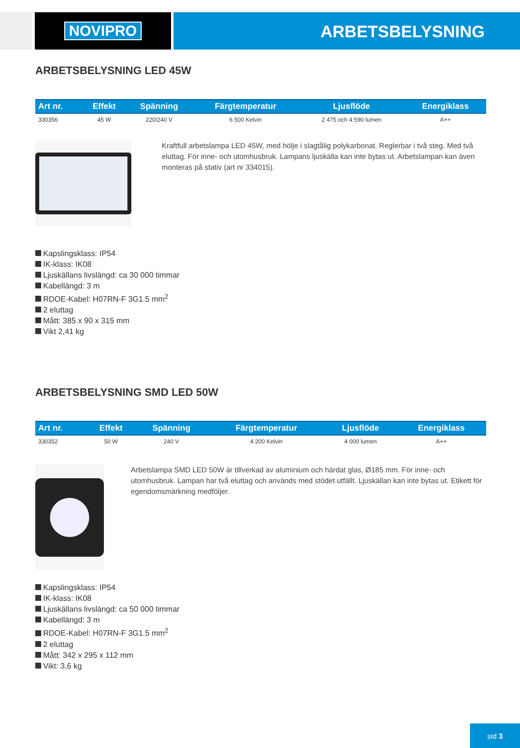NOVIPRO
ARBETSBELYSNING
ARBETSBELYSNING LED 45W
| Art nr. | Effekt | Spänning | Färgtemperatur | Ljusflöde | Energiklass |
| --- | --- | --- | --- | --- | --- |
| 330356 | 45 W | 220/240 V | 6 500 Kelvin | 2 475 och 4 590 lumen | A++ |
Kraftfull arbetslampa LED 45W, med hölje i slagtålig polykarbonat. Reglerbar i två steg. Med två eluttag. För inne- och utomhusbruk. Lampans ljuskälla kan inte bytas ut. Arbetslampan kan även monteras på stativ (art nr 334015).
Kapslingsklass: IP54
IK-klass: IK08
Ljuskällans livslängd: ca 30 000 timmar
Kabellängd: 3 m
RDOE-Kabel: H07RN-F 3G1.5 mm<sup>2</sup>
2 eluttag
Mått: 385 x 90 x 315 mm
Vikt 2,41 kg
ARBETSBELYSNING SMD LED 50W
| Art nr. | Effekt | Spänning | Färgtemperatur | Ljusflöde | Energiklass |
| --- | --- | --- | --- | --- | --- |
| 330352 | 50 W | 240 V | 4 200 Kelvin | 4 000 lumen | A++ |
Arbetslampa SMD LED 50W är tillverkad av aluminium och härdat glas, Ø185 mm. För inne- och utomhusbruk. Lampan har två eluttag och används med stödet utfällt. Ljuskällan kan inte bytas ut. Etikett för egendomsmärkning medföljer.
Kapslingsklass: IP54
IK-klass: IK08
Ljuskällans livslängd: ca 50 000 timmar
Kabellängd: 3 m
RDOE-Kabel: H07RN-F 3G1.5 mm<sup>2</sup>
2 eluttag
Mått: 342 x 295 x 112 mm
Vikt: 3,6 kg
sid 3